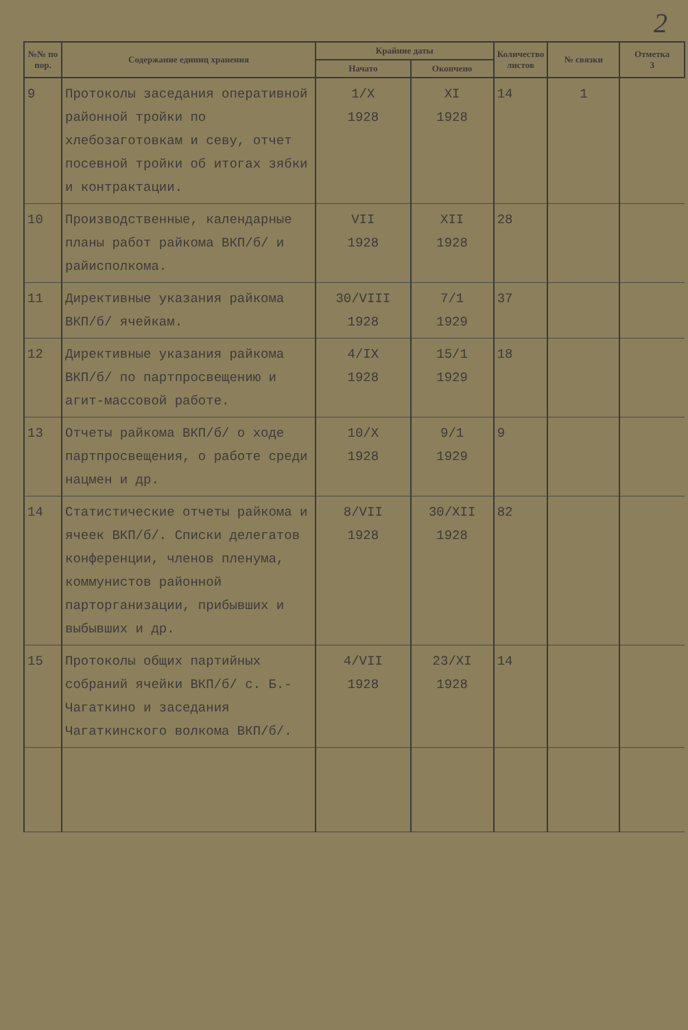2
| №№ по пор. | Содержание единиц хранения | Крайние даты | | Количество листов | № связки | Отметка 3 |
| --- | --- | --- | --- | --- | --- | --- |
| | | Начато | Окончено | | | |
| 9 | Протоколы заседания оперативной районной тройки по хлебозаготовкам и севу, отчет посевной тройки об итогах зябки и контрактации. | 1/X 1928 | XI 1928 | 14 | 1 | |
| 10 | Производственные, календарные планы работ райкома ВКП/б/ и райисполкома. | VII 1928 | XII 1928 | 28 | | |
| 11 | Директивные указания райкома ВКП/б/ ячейкам. | 30/VIII 1928 | 7/1 1929 | 37 | | |
| 12 | Директивные указания райкома ВКП/б/ по партпросвещению и агит-массовой работе. | 4/IX 1928 | 15/1 1929 | 18 | | |
| 13 | Отчеты райкома ВКП/б/ о ходе партпросвещения, о работе среди нацмен и др. | 10/X 1928 | 9/1 1929 | 9 | | |
| 14 | Статистические отчеты райкома и ячеек ВКП/б/. Списки делегатов конференции, членов пленума, коммунистов районной парторганизации, прибывших и выбывших и др. | 8/VII 1928 | 30/XII 1928 | 82 | | |
| 15 | Протоколы общих партийных собраний ячейки ВКП/б/ с. Б.-Чагаткино и заседания Чагаткинского волкома ВКП/б/. | 4/VII 1928 | 23/XI 1928 | 14 | | |